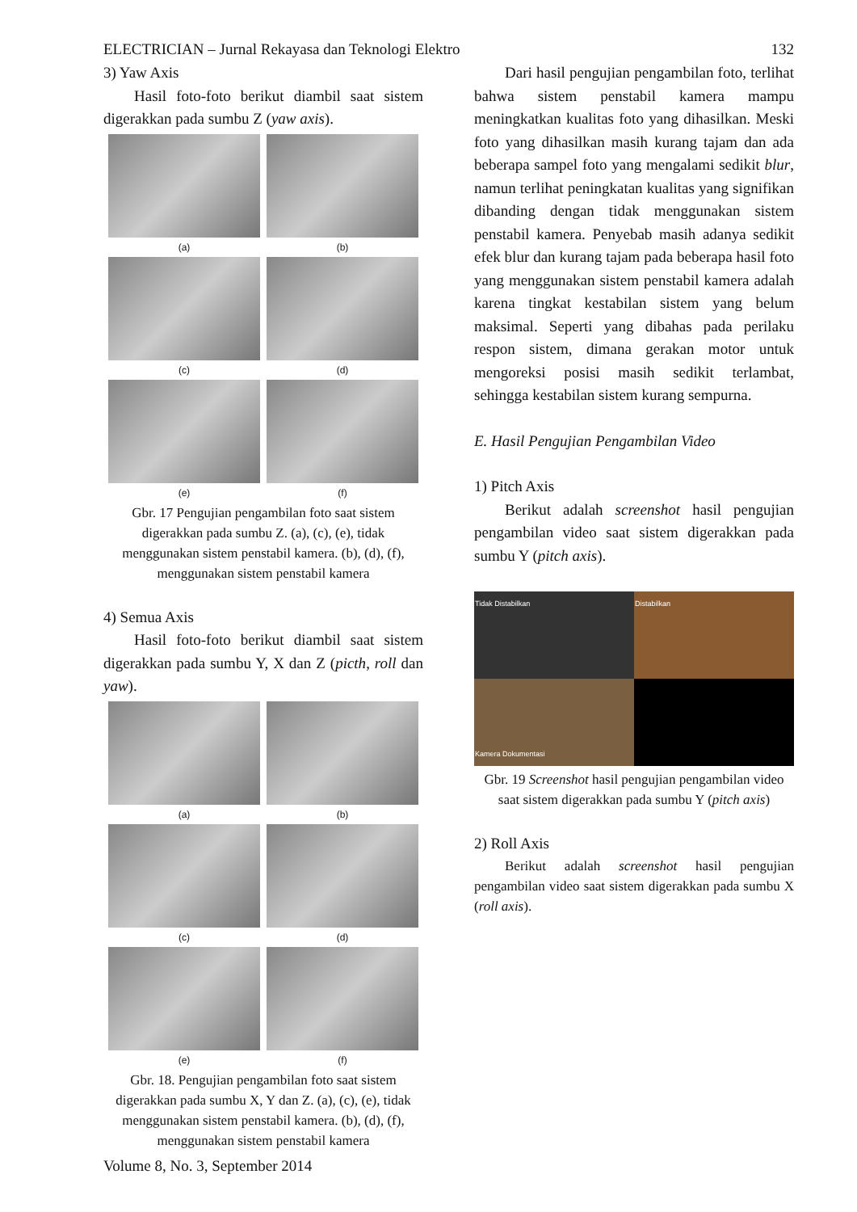ELECTRICIAN – Jurnal Rekayasa dan Teknologi Elektro 132
3) Yaw Axis
Hasil foto-foto berikut diambil saat sistem digerakkan pada sumbu Z (yaw axis).
(a)
(b)
(c)
(d)
(e)
(f)
Gbr. 17 Pengujian pengambilan foto saat sistem digerakkan pada sumbu Z. (a), (c), (e), tidak menggunakan sistem penstabil kamera. (b), (d), (f), menggunakan sistem penstabil kamera
4) Semua Axis
Hasil foto-foto berikut diambil saat sistem digerakkan pada sumbu Y, X dan Z (picth, roll dan yaw).
(a)
(b)
(c)
(d)
(e)
(f)
Gbr. 18. Pengujian pengambilan foto saat sistem digerakkan pada sumbu X, Y dan Z. (a), (c), (e), tidak menggunakan sistem penstabil kamera. (b), (d), (f), menggunakan sistem penstabil kamera
Dari hasil pengujian pengambilan foto, terlihat bahwa sistem penstabil kamera mampu meningkatkan kualitas foto yang dihasilkan. Meski foto yang dihasilkan masih kurang tajam dan ada beberapa sampel foto yang mengalami sedikit blur, namun terlihat peningkatan kualitas yang signifikan dibanding dengan tidak menggunakan sistem penstabil kamera. Penyebab masih adanya sedikit efek blur dan kurang tajam pada beberapa hasil foto yang menggunakan sistem penstabil kamera adalah karena tingkat kestabilan sistem yang belum maksimal. Seperti yang dibahas pada perilaku respon sistem, dimana gerakan motor untuk mengoreksi posisi masih sedikit terlambat, sehingga kestabilan sistem kurang sempurna.
E. Hasil Pengujian Pengambilan Video
1) Pitch Axis
Berikut adalah screenshot hasil pengujian pengambilan video saat sistem digerakkan pada sumbu Y (pitch axis).
Tidak Distabilkan
Distabilkan
Kamera Dokumentasi
Gbr. 19 Screenshot hasil pengujian pengambilan video saat sistem digerakkan pada sumbu Y (pitch axis)
2) Roll Axis
Berikut adalah screenshot hasil pengujian pengambilan video saat sistem digerakkan pada sumbu X (roll axis).
Volume 8, No. 3, September 2014